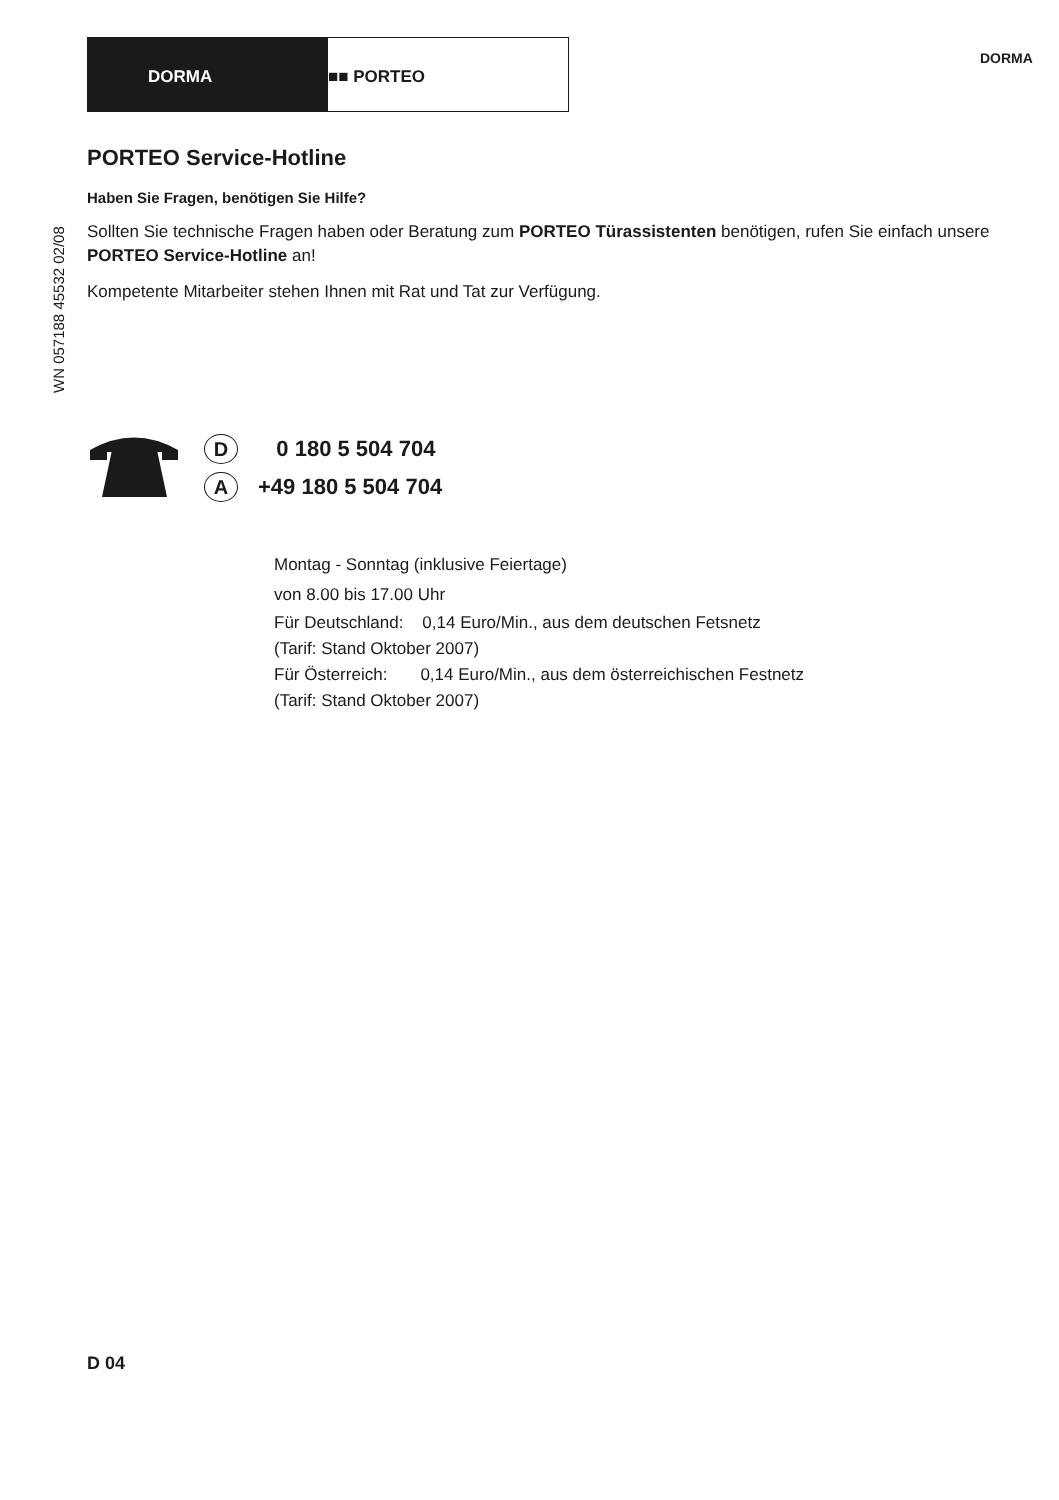DORMA ■■ PORTEO
DORMA
WN 057188 45532 02/08
PORTEO Service-Hotline
Haben Sie Fragen, benötigen Sie Hilfe?
Sollten Sie technische Fragen haben oder Beratung zum PORTEO Türassistenten benötigen, rufen Sie einfach unsere PORTEO Service-Hotline an!
Kompetente Mitarbeiter stehen Ihnen mit Rat und Tat zur Verfügung.
D 0 180 5 504 704
A +49 180 5 504 704
Montag - Sonntag (inklusive Feiertage)
von 8.00 bis 17.00 Uhr
Für Deutschland: 0,14 Euro/Min., aus dem deutschen Fetsnetz
(Tarif: Stand Oktober 2007)
Für Österreich: 0,14 Euro/Min., aus dem österreichischen Festnetz
(Tarif: Stand Oktober 2007)
D 04